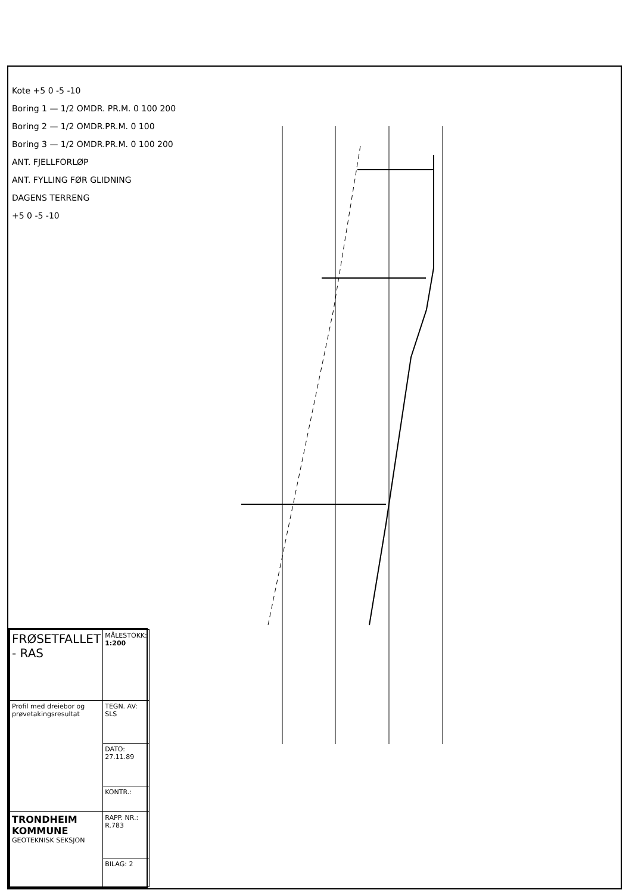Kote +5 0 -5 -10
Boring 1 — 1/2 OMDR. PR.M. 0 100 200
Boring 2 — 1/2 OMDR.PR.M. 0 100
Boring 3 — 1/2 OMDR.PR.M. 0 100 200
ANT. FJELLFORLØP
ANT. FYLLING FØR GLIDNING
DAGENS TERRENG
+5 0 -5 -10
| FRØSETFALLET - RAS | MÅLESTOKK: 1:200 |
| Profil med dreiebor og prøvetakingsresultat | TEGN. AV: SLS |
| | DATO: 27.11.89 |
| | KONTR.: |
| TRONDHEIM KOMMUNE GEOTEKNISK SEKSJON | RAPP. NR.: R.783 |
| | BILAG: 2 |